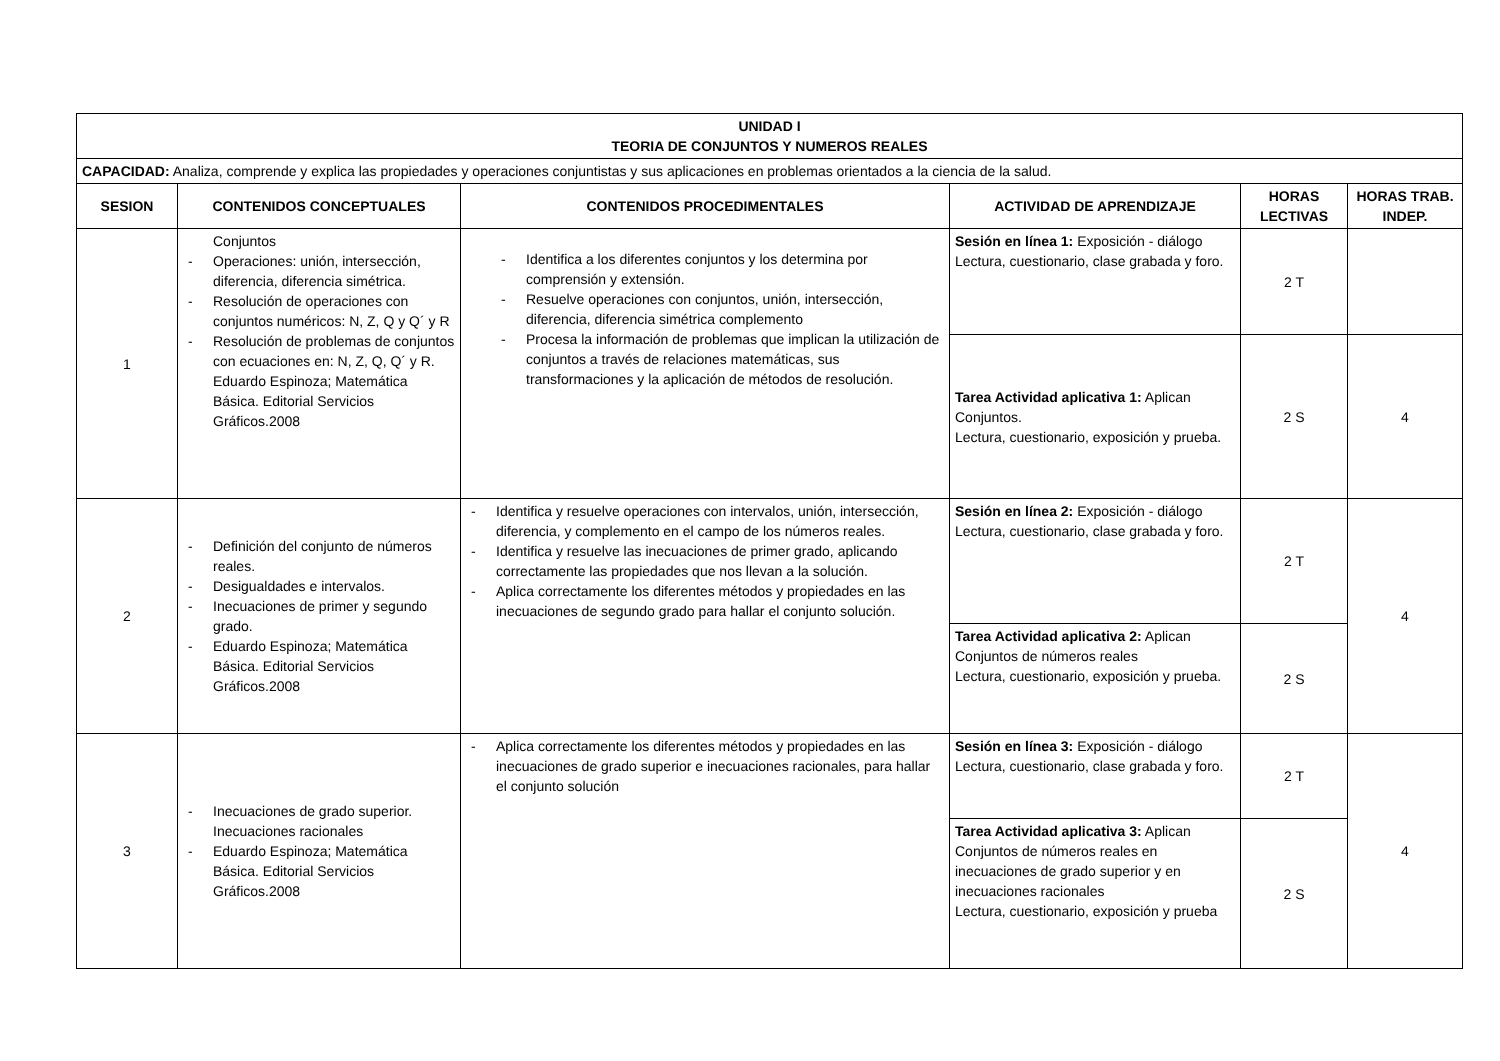| UNIDAD I TEORIA DE CONJUNTOS Y NUMEROS REALES | | | | | |
| --- | --- | --- | --- | --- | --- |
| CAPACIDAD: Analiza, comprende y explica las propiedades y operaciones conjuntistas y sus aplicaciones en problemas orientados a la ciencia de la salud. | | | | | |
| SESION | CONTENIDOS CONCEPTUALES | CONTENIDOS PROCEDIMENTALES | ACTIVIDAD DE APRENDIZAJE | HORAS LECTIVAS | HORAS TRAB. INDEP. |
| 1 | Conjuntos - Operaciones: unión, intersección, diferencia, diferencia simétrica. - Resolución de operaciones con conjuntos numéricos: N, Z, Q y Q´ y R - Resolución de problemas de conjuntos con ecuaciones en: N, Z, Q, Q´ y R. Eduardo Espinoza; Matemática Básica. Editorial Servicios Gráficos.2008 | - Identifica a los diferentes conjuntos y los determina por comprensión y extensión. - Resuelve operaciones con conjuntos, unión, intersección, diferencia, diferencia simétrica complemento - Procesa la información de problemas que implican la utilización de conjuntos a través de relaciones matemáticas, sus transformaciones y la aplicación de métodos de resolución. | Sesión en línea 1: Exposición - diálogo Lectura, cuestionario, clase grabada y foro. | 2 T | |
| | | | Tarea Actividad aplicativa 1: Aplican Conjuntos. Lectura, cuestionario, exposición y prueba. | 2 S | 4 |
| 2 | - Definición del conjunto de números reales. - Desigualdades e intervalos. - Inecuaciones de primer y segundo grado. - Eduardo Espinoza; Matemática Básica. Editorial Servicios Gráficos.2008 | - Identifica y resuelve operaciones con intervalos, unión, intersección, diferencia, y complemento en el campo de los números reales. - Identifica y resuelve las inecuaciones de primer grado, aplicando correctamente las propiedades que nos llevan a la solución. - Aplica correctamente los diferentes métodos y propiedades en las inecuaciones de segundo grado para hallar el conjunto solución. | Sesión en línea 2: Exposición - diálogo Lectura, cuestionario, clase grabada y foro. | 2 T | 4 |
| | | | Tarea Actividad aplicativa 2: Aplican Conjuntos de números reales Lectura, cuestionario, exposición y prueba. | 2 S | |
| 3 | - Inecuaciones de grado superior. Inecuaciones racionales - Eduardo Espinoza; Matemática Básica. Editorial Servicios Gráficos.2008 | - Aplica correctamente los diferentes métodos y propiedades en las inecuaciones de grado superior e inecuaciones racionales, para hallar el conjunto solución | Sesión en línea 3: Exposición - diálogo Lectura, cuestionario, clase grabada y foro. | 2 T | 4 |
| | | | Tarea Actividad aplicativa 3: Aplican Conjuntos de números reales en inecuaciones de grado superior y en inecuaciones racionales Lectura, cuestionario, exposición y prueba | 2 S | |